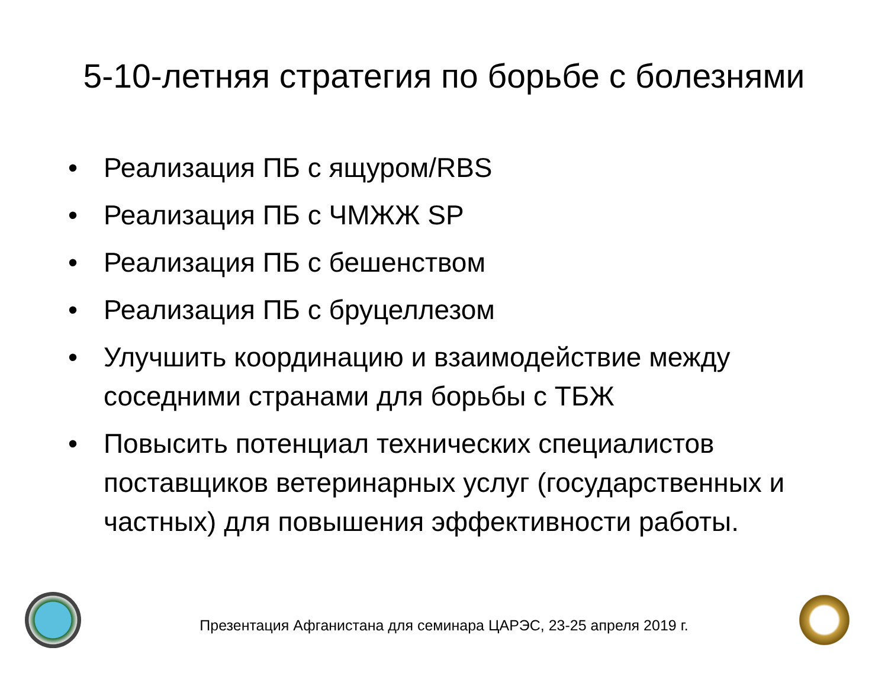5-10-летняя стратегия по борьбе с болезнями
• Реализация ПБ с ящуром/RBS
• Реализация ПБ с ЧМЖЖ SP
• Реализация ПБ с бешенством
• Реализация ПБ с бруцеллезом
• Улучшить координацию и взаимодействие между соседними странами для борьбы с ТБЖ
• Повысить потенциал технических специалистов поставщиков ветеринарных услуг (государственных и частных) для повышения эффективности работы.
Презентация Афганистана для семинара ЦАРЭС, 23-25 апреля 2019 г.